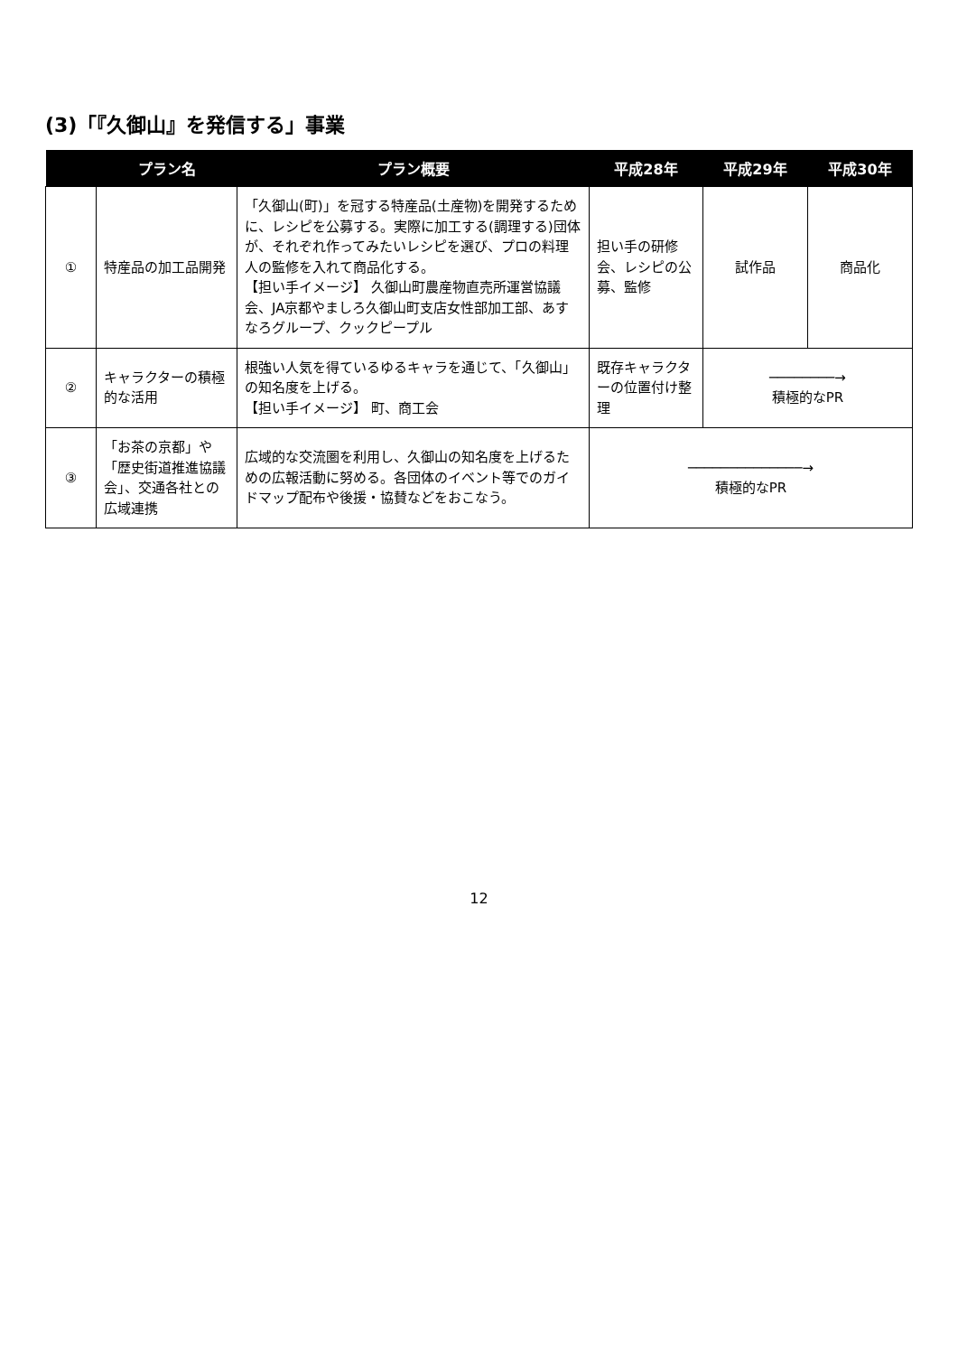(3)「『久御山』を発信する」事業
| | プラン名 | プラン概要 | 平成28年 | 平成29年 | 平成30年 |
| --- | --- | --- | --- | --- | --- |
| ① | 特産品の加工品開発 | 「久御山(町)」を冠する特産品(土産物)を開発するために、レシピを公募する。実際に加工する(調理する)団体が、それぞれ作ってみたいレシピを選び、プロの料理人の監修を入れて商品化する。 【担い手イメージ】 久御山町農産物直売所運営協議会、JA京都やましろ久御山町支店女性部加工部、あすなろグループ、クックピープル | 担い手の研修会、レシピの公募、監修 | 試作品 | 商品化 |
| ② | キャラクターの積極的な活用 | 根強い人気を得ているゆるキャラを通じて、「久御山」の知名度を上げる。 【担い手イメージ】 町、商工会 | 既存キャラクターの位置付け整理 | ────────→ 積極的なPR | |
| ③ | 「お茶の京都」や「歴史街道推進協議会」、交通各社との広域連携 | 広域的な交流圏を利用し、久御山の知名度を上げるための広報活動に努める。各団体のイベント等でのガイドマップ配布や後援・協賛などをおこなう。 | ──────────────→ 積極的なPR | | |
12